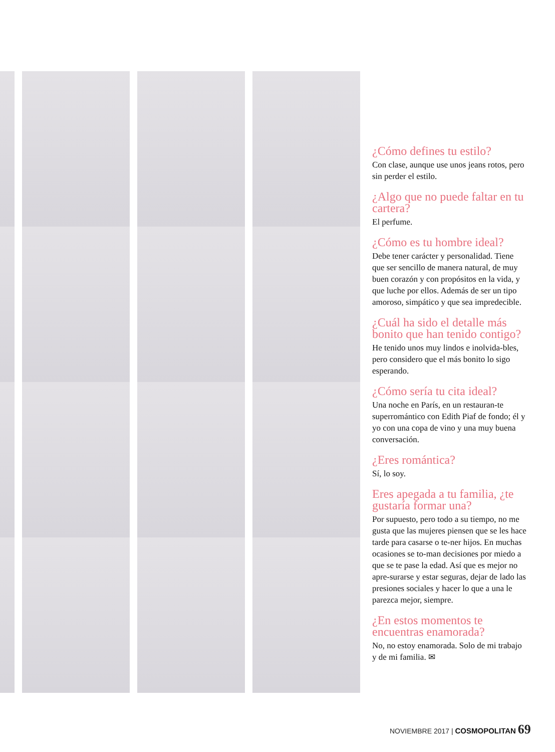¿Cómo defines tu estilo?
Con clase, aunque use unos jeans rotos, pero sin perder el estilo.
¿Algo que no puede faltar en tu cartera?
El perfume.
¿Cómo es tu hombre ideal?
Debe tener carácter y personalidad. Tiene que ser sencillo de manera natural, de muy buen corazón y con propósitos en la vida, y que luche por ellos. Además de ser un tipo amoroso, simpático y que sea impredecible.
¿Cuál ha sido el detalle más bonito que han tenido contigo?
He tenido unos muy lindos e inolvida-bles, pero considero que el más bonito lo sigo esperando.
¿Cómo sería tu cita ideal?
Una noche en París, en un restauran-te superromántico con Edith Piaf de fondo; él y yo con una copa de vino y una muy buena conversación.
¿Eres romántica?
Sí, lo soy.
Eres apegada a tu familia, ¿te gustaría formar una?
Por supuesto, pero todo a su tiempo, no me gusta que las mujeres piensen que se les hace tarde para casarse o te-ner hijos. En muchas ocasiones se to-man decisiones por miedo a que se te pase la edad. Así que es mejor no apre-surarse y estar seguras, dejar de lado las presiones sociales y hacer lo que a una le parezca mejor, siempre.
¿En estos momentos te encuentras enamorada?
No, no estoy enamorada. Solo de mi trabajo y de mi familia. ✉
NOVIEMBRE 2017 | COSMOPOLITAN 69